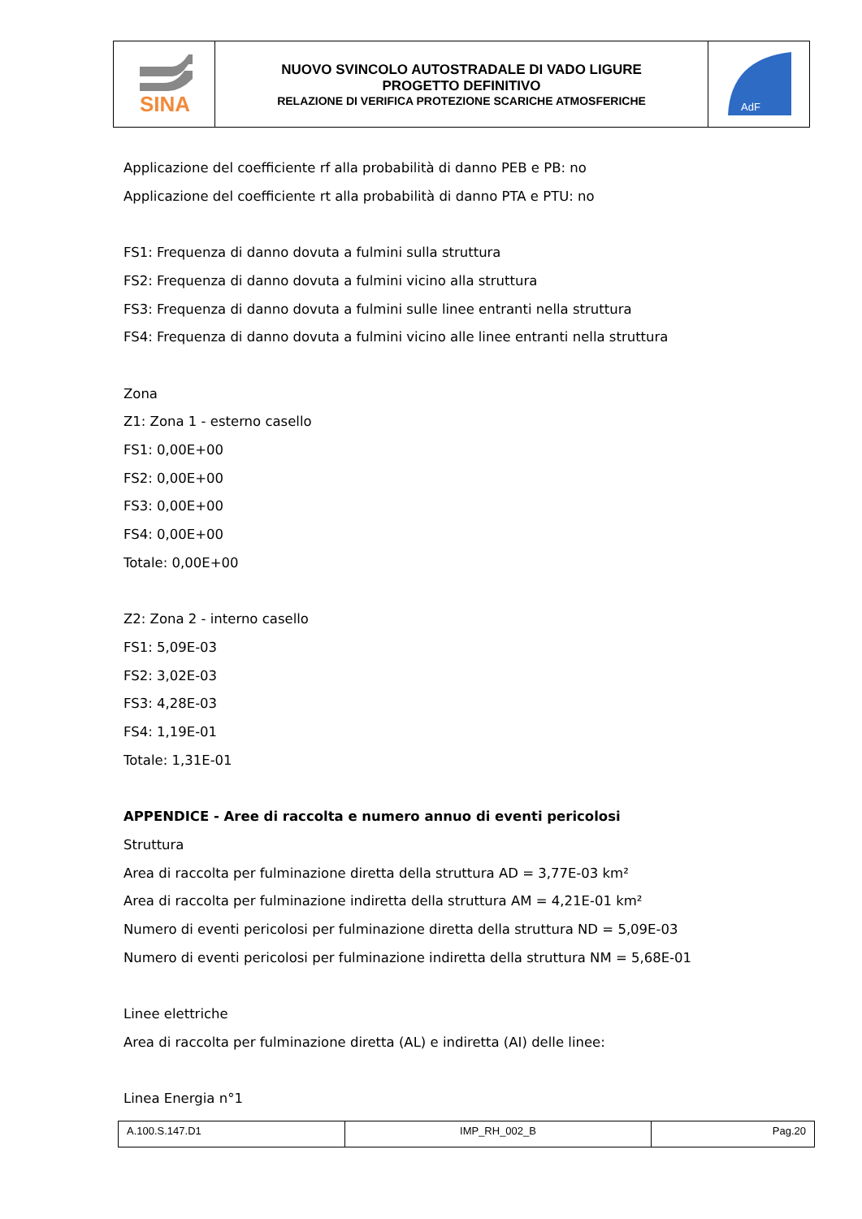| SINA | NUOVO SVINCOLO AUTOSTRADALE DI VADO LIGURE PROGETTO DEFINITIVO RELAZIONE DI VERIFICA PROTEZIONE SCARICHE ATMOSFERICHE | AdF |
Applicazione del coefficiente rf alla probabilità di danno PEB e PB: no
Applicazione del coefficiente rt alla probabilità di danno PTA e PTU: no
FS1: Frequenza di danno dovuta a fulmini sulla struttura
FS2: Frequenza di danno dovuta a fulmini vicino alla struttura
FS3: Frequenza di danno dovuta a fulmini sulle linee entranti nella struttura
FS4: Frequenza di danno dovuta a fulmini vicino alle linee entranti nella struttura
Zona
Z1: Zona 1 - esterno casello
FS1: 0,00E+00
FS2: 0,00E+00
FS3: 0,00E+00
FS4: 0,00E+00
Totale: 0,00E+00
Z2: Zona 2 - interno casello
FS1: 5,09E-03
FS2: 3,02E-03
FS3: 4,28E-03
FS4: 1,19E-01
Totale: 1,31E-01
APPENDICE - Aree di raccolta e numero annuo di eventi pericolosi
Struttura
Area di raccolta per fulminazione diretta della struttura AD = 3,77E-03 km²
Area di raccolta per fulminazione indiretta della struttura AM = 4,21E-01 km²
Numero di eventi pericolosi per fulminazione diretta della struttura ND = 5,09E-03
Numero di eventi pericolosi per fulminazione indiretta della struttura NM = 5,68E-01
Linee elettriche
Area di raccolta per fulminazione diretta (AL) e indiretta (AI) delle linee:
Linea Energia n°1
| A.100.S.147.D1 | IMP_RH_002_B | Pag.20 |